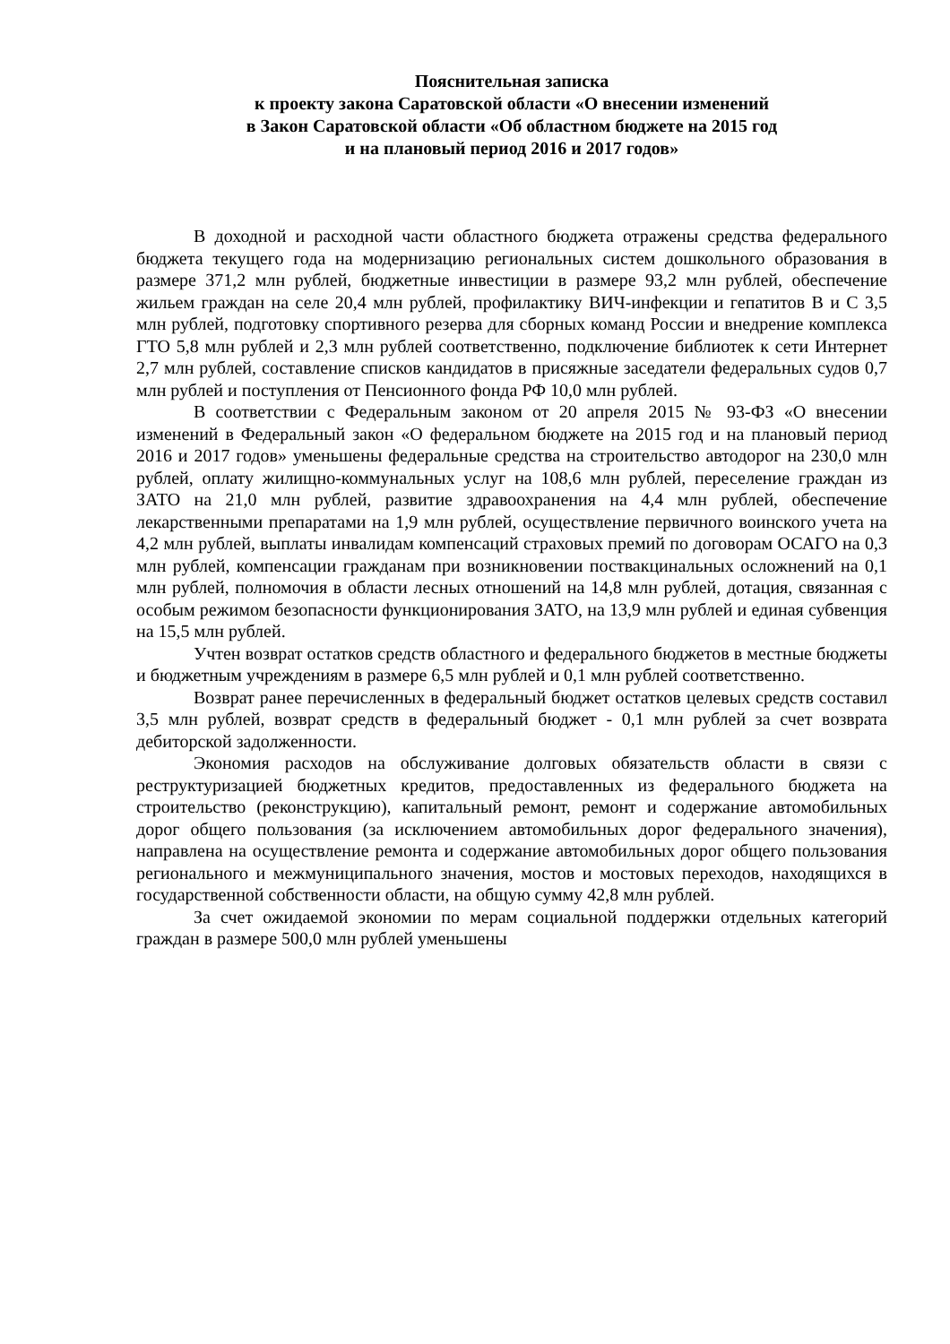Пояснительная записка
к проекту закона Саратовской области «О внесении изменений
в Закон Саратовской области «Об областном бюджете на 2015 год
и на плановый период 2016 и 2017 годов»
В доходной и расходной части областного бюджета отражены средства федерального бюджета текущего года на модернизацию региональных систем дошкольного образования в размере 371,2 млн рублей, бюджетные инвестиции в размере 93,2 млн рублей, обеспечение жильем граждан на селе 20,4 млн рублей, профилактику ВИЧ-инфекции и гепатитов В и С 3,5 млн рублей, подготовку спортивного резерва для сборных команд России и внедрение комплекса ГТО 5,8 млн рублей и 2,3 млн рублей соответственно, подключение библиотек к сети Интернет 2,7 млн рублей, составление списков кандидатов в присяжные заседатели федеральных судов 0,7 млн рублей и поступления от Пенсионного фонда РФ 10,0 млн рублей.
В соответствии с Федеральным законом от 20 апреля 2015 № 93-ФЗ «О внесении изменений в Федеральный закон «О федеральном бюджете на 2015 год и на плановый период 2016 и 2017 годов» уменьшены федеральные средства на строительство автодорог на 230,0 млн рублей, оплату жилищно-коммунальных услуг на 108,6 млн рублей, переселение граждан из ЗАТО на 21,0 млн рублей, развитие здравоохранения на 4,4 млн рублей, обеспечение лекарственными препаратами на 1,9 млн рублей, осуществление первичного воинского учета на 4,2 млн рублей, выплаты инвалидам компенсаций страховых премий по договорам ОСАГО на 0,3 млн рублей, компенсации гражданам при возникновении поствакцинальных осложнений на 0,1 млн рублей, полномочия в области лесных отношений на 14,8 млн рублей, дотация, связанная с особым режимом безопасности функционирования ЗАТО, на 13,9 млн рублей и единая субвенция на 15,5 млн рублей.
Учтен возврат остатков средств областного и федерального бюджетов в местные бюджеты и бюджетным учреждениям в размере 6,5 млн рублей и 0,1 млн рублей соответственно.
Возврат ранее перечисленных в федеральный бюджет остатков целевых средств составил 3,5 млн рублей, возврат средств в федеральный бюджет - 0,1 млн рублей за счет возврата дебиторской задолженности.
Экономия расходов на обслуживание долговых обязательств области в связи с реструктуризацией бюджетных кредитов, предоставленных из федерального бюджета на строительство (реконструкцию), капитальный ремонт, ремонт и содержание автомобильных дорог общего пользования (за исключением автомобильных дорог федерального значения), направлена на осуществление ремонта и содержание автомобильных дорог общего пользования регионального и межмуниципального значения, мостов и мостовых переходов, находящихся в государственной собственности области, на общую сумму 42,8 млн рублей.
За счет ожидаемой экономии по мерам социальной поддержки отдельных категорий граждан в размере 500,0 млн рублей уменьшены